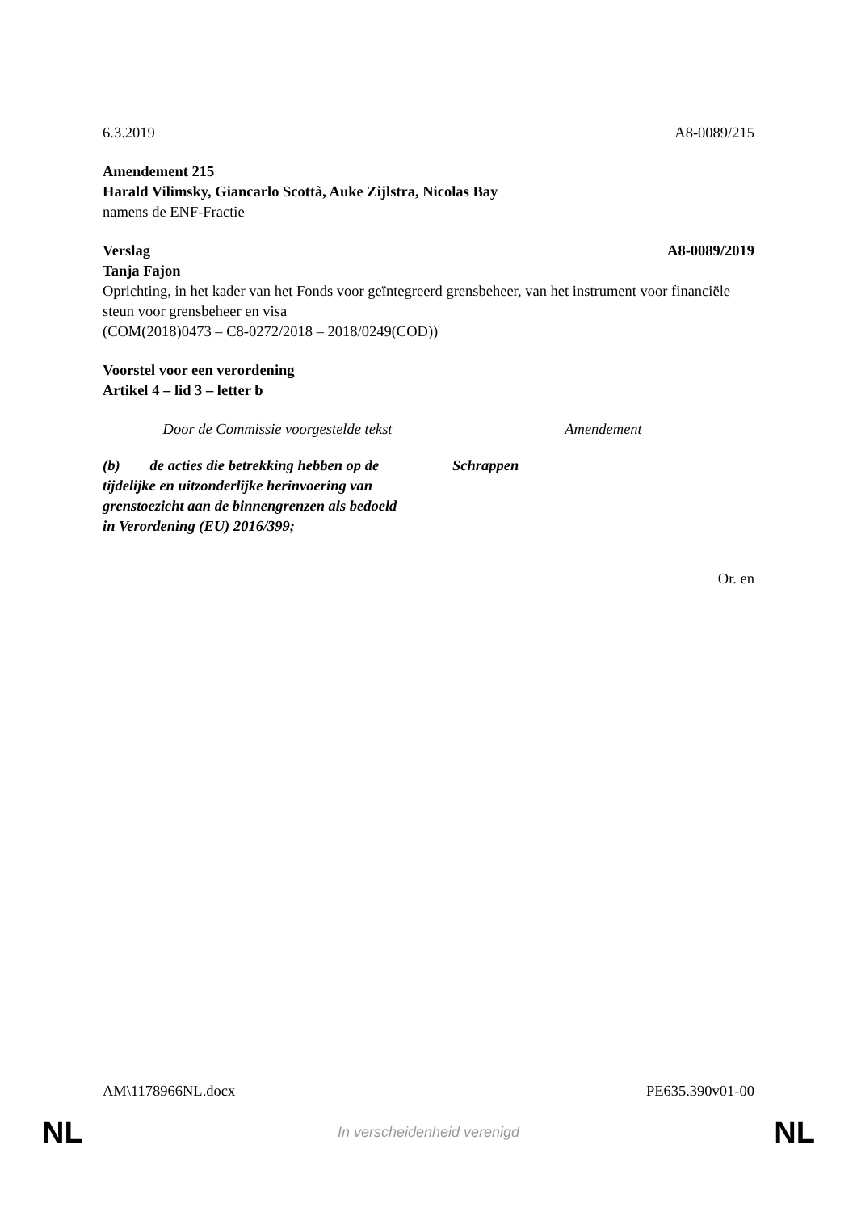6.3.2019 A8-0089/215
Amendement 215
Harald Vilimsky, Giancarlo Scottà, Auke Zijlstra, Nicolas Bay
namens de ENF-Fractie
Verslag A8-0089/2019
Tanja Fajon
Oprichting, in het kader van het Fonds voor geïntegreerd grensbeheer, van het instrument voor financiële steun voor grensbeheer en visa
(COM(2018)0473 – C8-0272/2018 – 2018/0249(COD))
Voorstel voor een verordening
Artikel 4 – lid 3 – letter b
| Door de Commissie voorgestelde tekst | Amendement |
| (b) de acties die betrekking hebben op de tijdelijke en uitzonderlijke herinvoering van grenstoezicht aan de binnengrenzen als bedoeld in Verordening (EU) 2016/399; | Schrappen |
Or. en
AM\1178966NL.docx PE635.390v01-00
NL In verscheidenheid verenigd NL